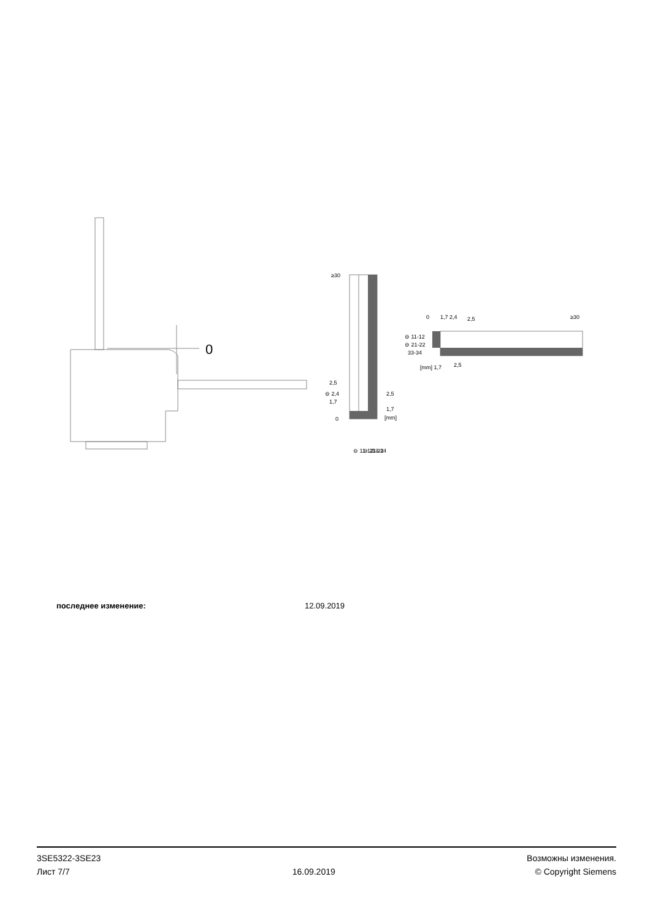0
≥30
2,5
⊖ 2,4
1,7
0
2,5
1,7
[mm]
⊖ 11-12
⊖ 21-22
33-34
0
1,7 2,4
2,5
≥30
⊖ 11-12
⊖ 21-22
33-34
[mm] 1,7
2,5
последнее изменение: 12.09.2019
3SE5322-3SE23
Лист 7/7
16.09.2019
Возможны изменения.
© Copyright Siemens